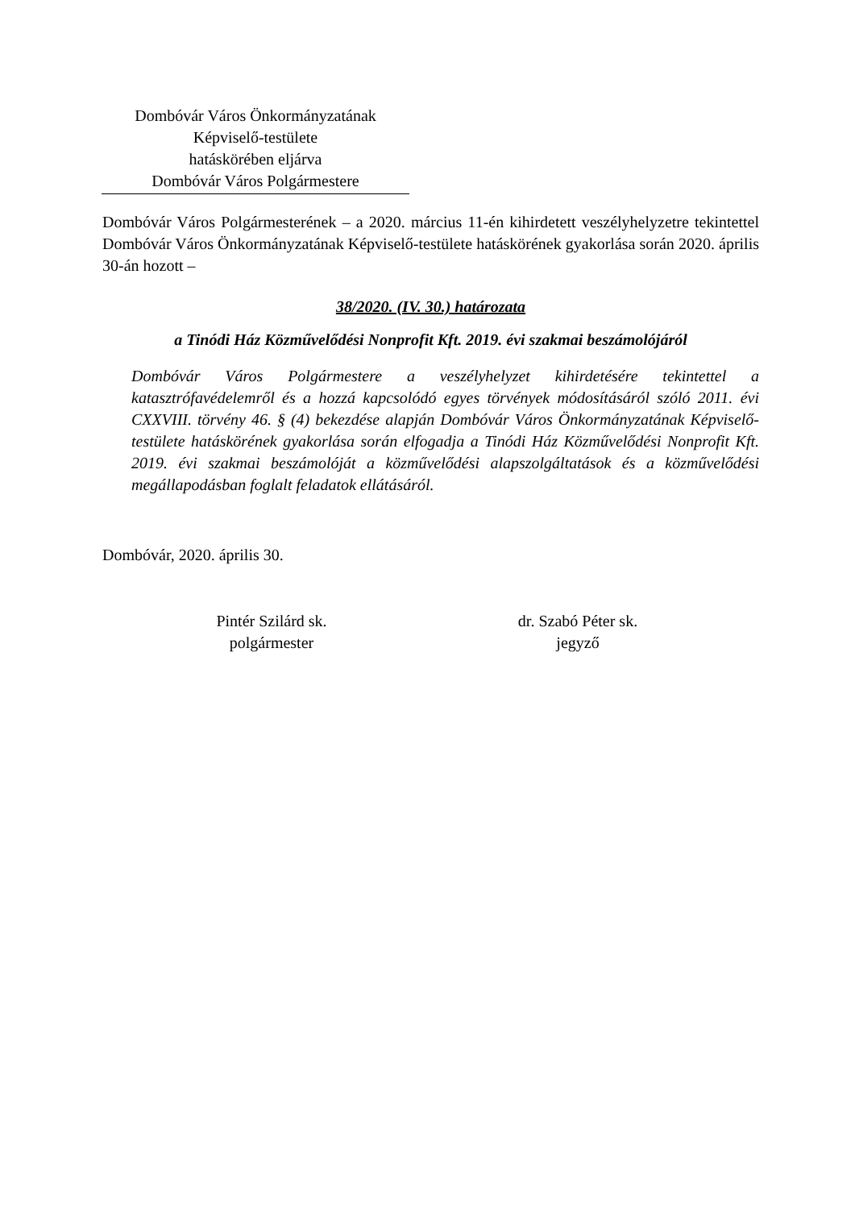Dombóvár Város Önkormányzatának
Képviselő-testülete
hatáskörében eljárva
Dombóvár Város Polgármestere
Dombóvár Város Polgármesterének – a 2020. március 11-én kihirdetett veszélyhelyzetre tekintettel Dombóvár Város Önkormányzatának Képviselő-testülete hatáskörének gyakorlása során 2020. április 30-án hozott –
38/2020. (IV. 30.) határozata
a Tinódi Ház Közművelődési Nonprofit Kft. 2019. évi szakmai beszámolójáról
Dombóvár Város Polgármestere a veszélyhelyzet kihirdetésére tekintettel a katasztrófavédelemről és a hozzá kapcsolódó egyes törvények módosításáról szóló 2011. évi CXXVIII. törvény 46. § (4) bekezdése alapján Dombóvár Város Önkormányzatának Képviselő-testülete hatáskörének gyakorlása során elfogadja a Tinódi Ház Közművelődési Nonprofit Kft. 2019. évi szakmai beszámolóját a közművelődési alapszolgáltatások és a közművelődési megállapodásban foglalt feladatok ellátásáról.
Dombóvár, 2020. április 30.
Pintér Szilárd sk.
polgármester
dr. Szabó Péter sk.
jegyző